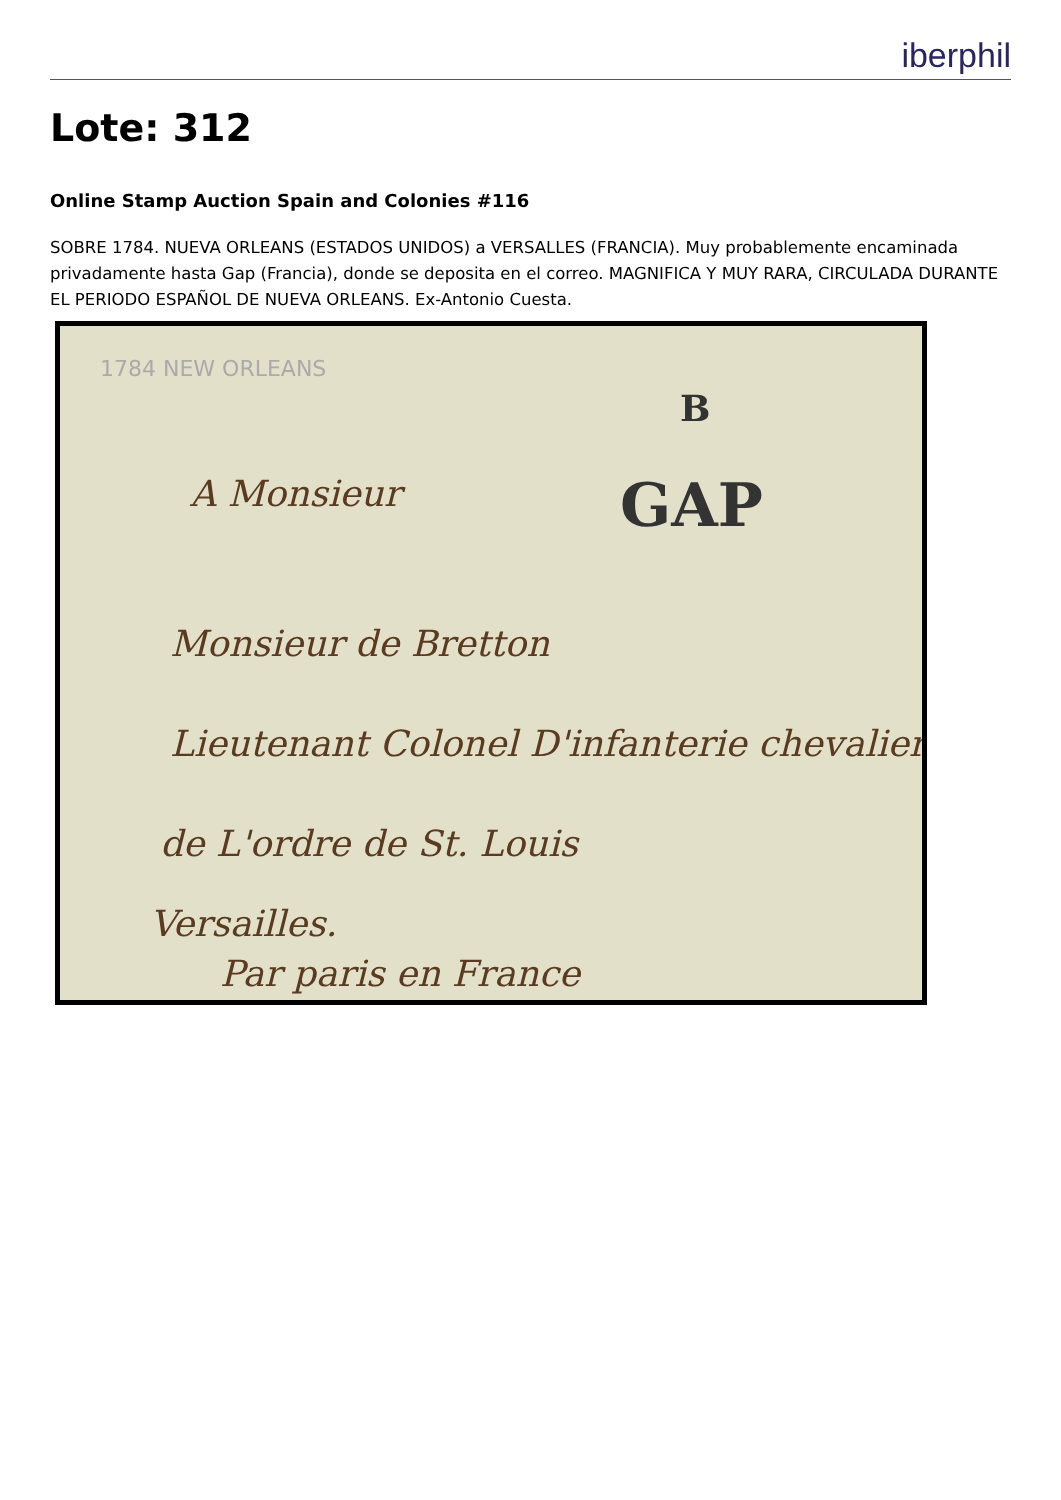iberphil
Lote: 312
Online Stamp Auction Spain and Colonies #116
SOBRE 1784. NUEVA ORLEANS (ESTADOS UNIDOS) a VERSALLES (FRANCIA). Muy probablemente encaminada privadamente hasta Gap (Francia), donde se deposita en el correo. MAGNIFICA Y MUY RARA, CIRCULADA DURANTE EL PERIODO ESPAÑOL DE NUEVA ORLEANS. Ex-Antonio Cuesta.
1784 NEW ORLEANS
GAP
B
A Monsieur
Monsieur de Bretton
Lieutenant Colonel D'infanterie chevalier
de L'ordre de St. Louis
Versailles.
Par paris en France